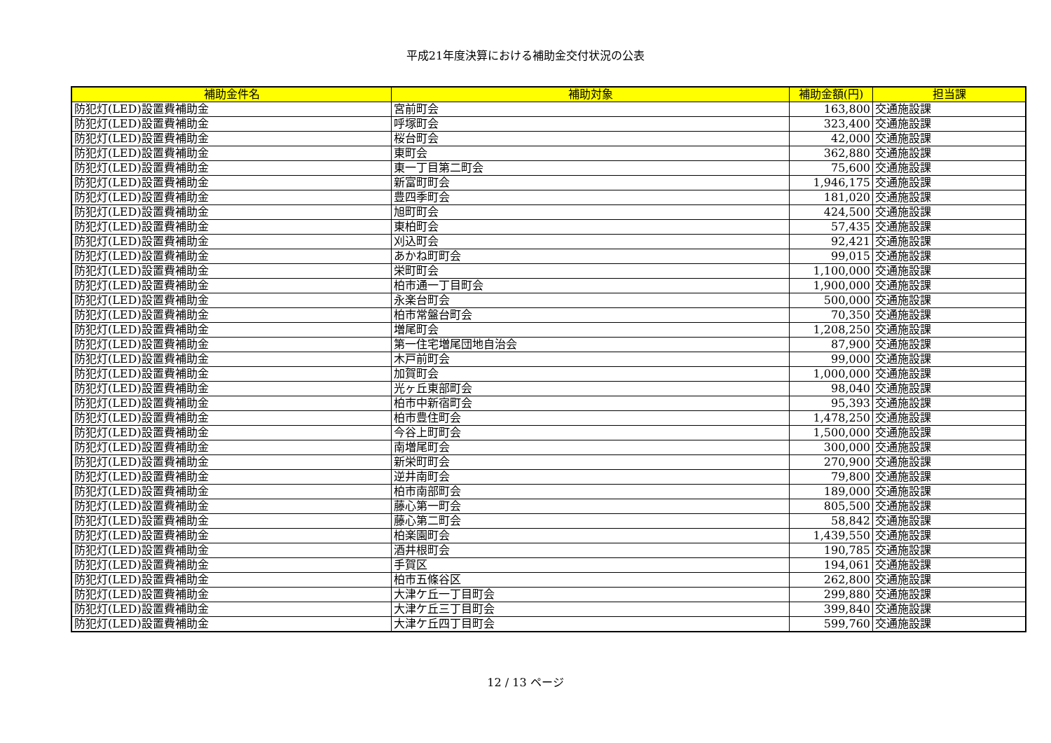平成21年度決算における補助金交付状況の公表
| 補助金件名 | 補助対象 | 補助金額(円) | 担当課 |
| --- | --- | --- | --- |
| 防犯灯(LED)設置費補助金 | 宮前町会 | 163,800 | 交通施設課 |
| 防犯灯(LED)設置費補助金 | 呼塚町会 | 323,400 | 交通施設課 |
| 防犯灯(LED)設置費補助金 | 桜台町会 | 42,000 | 交通施設課 |
| 防犯灯(LED)設置費補助金 | 東町会 | 362,880 | 交通施設課 |
| 防犯灯(LED)設置費補助金 | 東一丁目第二町会 | 75,600 | 交通施設課 |
| 防犯灯(LED)設置費補助金 | 新富町町会 | 1,946,175 | 交通施設課 |
| 防犯灯(LED)設置費補助金 | 豊四季町会 | 181,020 | 交通施設課 |
| 防犯灯(LED)設置費補助金 | 旭町町会 | 424,500 | 交通施設課 |
| 防犯灯(LED)設置費補助金 | 東柏町会 | 57,435 | 交通施設課 |
| 防犯灯(LED)設置費補助金 | 刈込町会 | 92,421 | 交通施設課 |
| 防犯灯(LED)設置費補助金 | あかね町町会 | 99,015 | 交通施設課 |
| 防犯灯(LED)設置費補助金 | 栄町町会 | 1,100,000 | 交通施設課 |
| 防犯灯(LED)設置費補助金 | 柏市通一丁目町会 | 1,900,000 | 交通施設課 |
| 防犯灯(LED)設置費補助金 | 永楽台町会 | 500,000 | 交通施設課 |
| 防犯灯(LED)設置費補助金 | 柏市常盤台町会 | 70,350 | 交通施設課 |
| 防犯灯(LED)設置費補助金 | 増尾町会 | 1,208,250 | 交通施設課 |
| 防犯灯(LED)設置費補助金 | 第一住宅増尾団地自治会 | 87,900 | 交通施設課 |
| 防犯灯(LED)設置費補助金 | 木戸前町会 | 99,000 | 交通施設課 |
| 防犯灯(LED)設置費補助金 | 加賀町会 | 1,000,000 | 交通施設課 |
| 防犯灯(LED)設置費補助金 | 光ヶ丘東部町会 | 98,040 | 交通施設課 |
| 防犯灯(LED)設置費補助金 | 柏市中新宿町会 | 95,393 | 交通施設課 |
| 防犯灯(LED)設置費補助金 | 柏市豊住町会 | 1,478,250 | 交通施設課 |
| 防犯灯(LED)設置費補助金 | 今谷上町町会 | 1,500,000 | 交通施設課 |
| 防犯灯(LED)設置費補助金 | 南増尾町会 | 300,000 | 交通施設課 |
| 防犯灯(LED)設置費補助金 | 新栄町町会 | 270,900 | 交通施設課 |
| 防犯灯(LED)設置費補助金 | 逆井南町会 | 79,800 | 交通施設課 |
| 防犯灯(LED)設置費補助金 | 柏市南部町会 | 189,000 | 交通施設課 |
| 防犯灯(LED)設置費補助金 | 藤心第一町会 | 805,500 | 交通施設課 |
| 防犯灯(LED)設置費補助金 | 藤心第二町会 | 58,842 | 交通施設課 |
| 防犯灯(LED)設置費補助金 | 柏楽園町会 | 1,439,550 | 交通施設課 |
| 防犯灯(LED)設置費補助金 | 酒井根町会 | 190,785 | 交通施設課 |
| 防犯灯(LED)設置費補助金 | 手賀区 | 194,061 | 交通施設課 |
| 防犯灯(LED)設置費補助金 | 柏市五條谷区 | 262,800 | 交通施設課 |
| 防犯灯(LED)設置費補助金 | 大津ケ丘一丁目町会 | 299,880 | 交通施設課 |
| 防犯灯(LED)設置費補助金 | 大津ケ丘三丁目町会 | 399,840 | 交通施設課 |
| 防犯灯(LED)設置費補助金 | 大津ケ丘四丁目町会 | 599,760 | 交通施設課 |
12 / 13 ページ